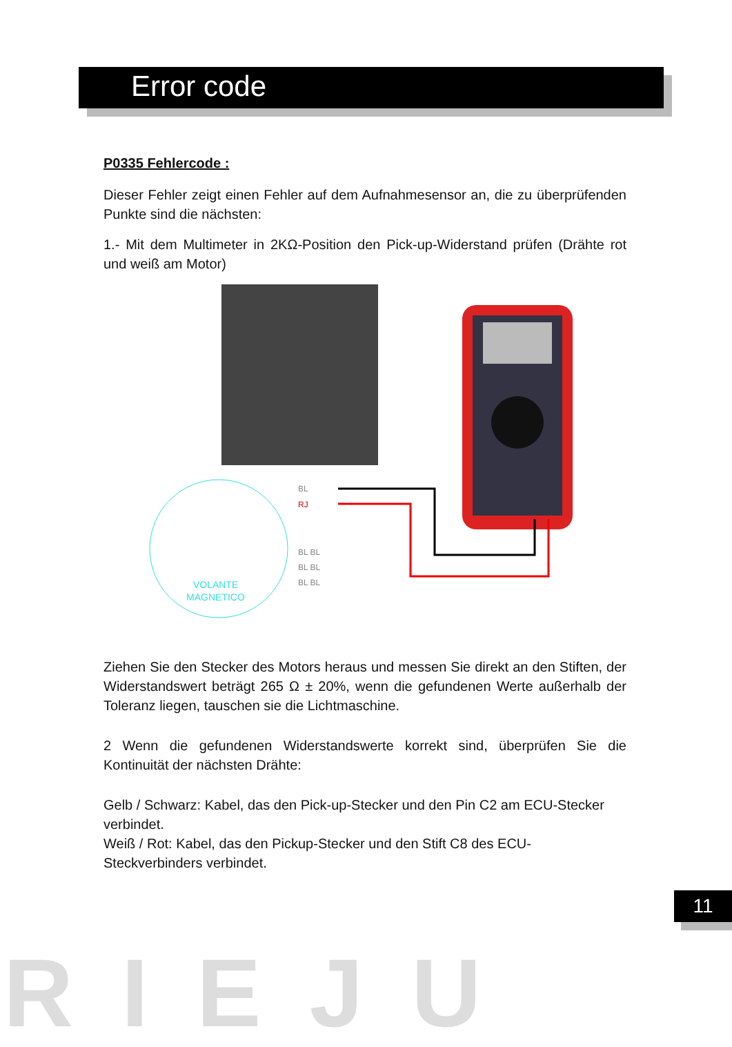Error code
P0335 Fehlercode :
Dieser Fehler zeigt einen Fehler auf dem Aufnahmesensor an, die zu überprüfenden Punkte sind die nächsten:
1.- Mit dem Multimeter in 2KΩ-Position den Pick-up-Widerstand prüfen (Drähte rot und weiß am Motor)
VOLANTE
MAGNETICO
BL
RJ
BL BL
BL BL
BL BL
Ziehen Sie den Stecker des Motors heraus und messen Sie direkt an den Stiften, der Widerstandswert beträgt 265 Ω ± 20%, wenn die gefundenen Werte außerhalb der Toleranz liegen, tauschen sie die Lichtmaschine.
2 Wenn die gefundenen Widerstandswerte korrekt sind, überprüfen Sie die Kontinuität der nächsten Drähte:
Gelb / Schwarz: Kabel, das den Pick-up-Stecker und den Pin C2 am ECU-Stecker verbindet.
Weiß / Rot: Kabel, das den Pickup-Stecker und den Stift C8 des ECU-Steckverbinders verbindet.
11
RIEJU